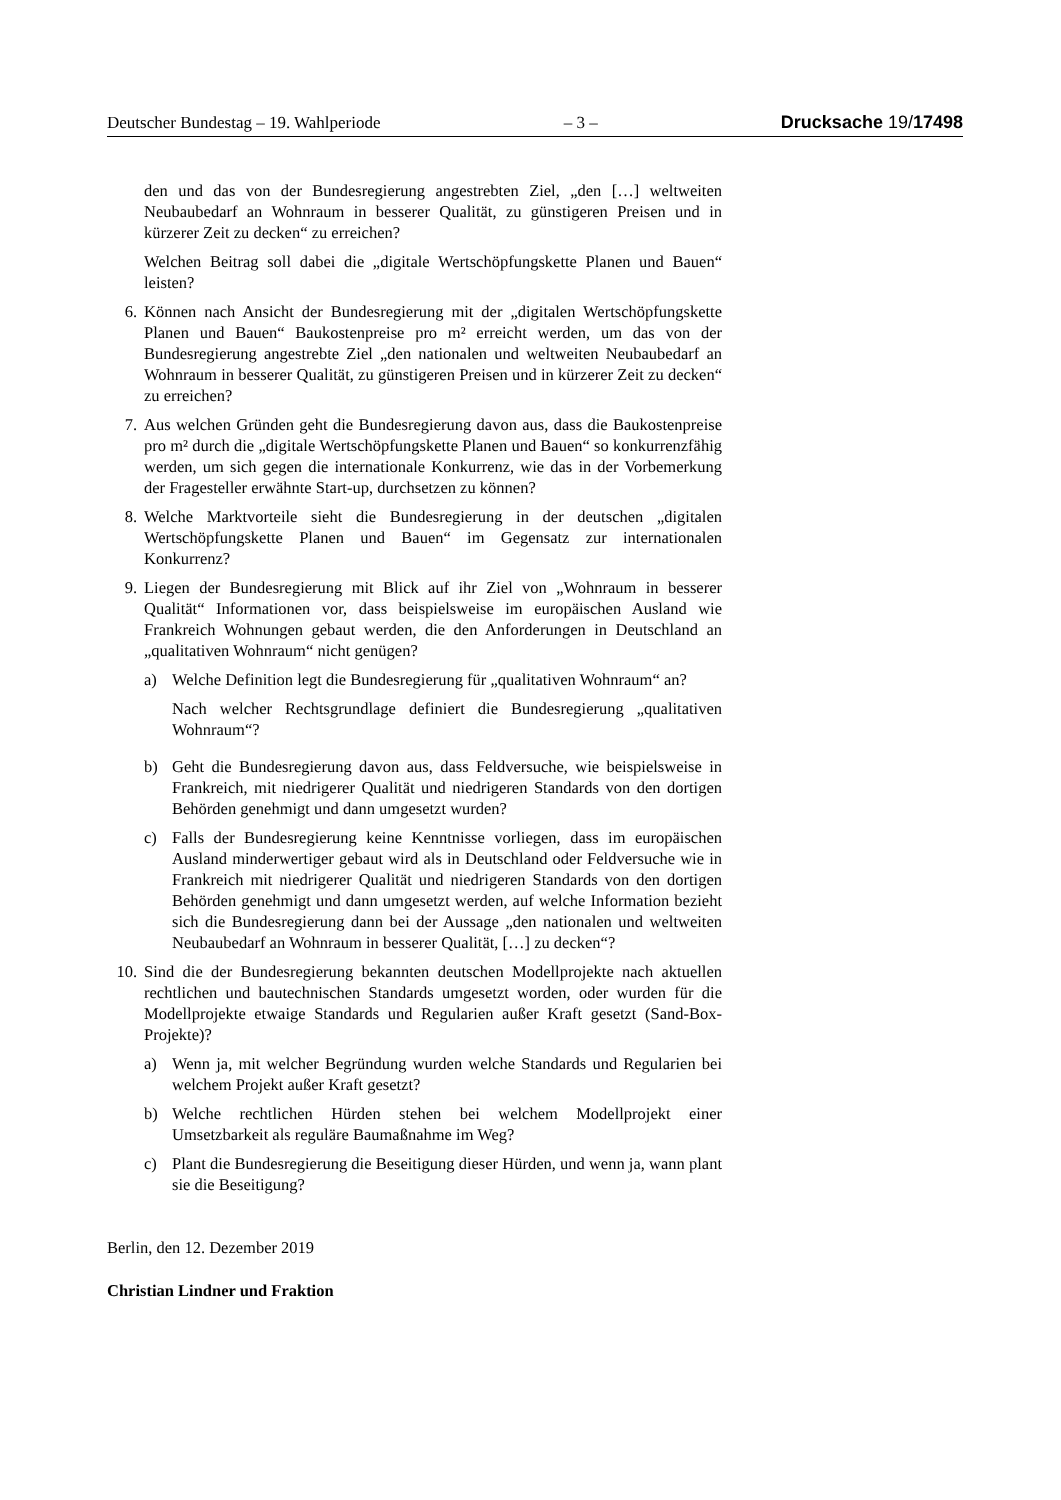Deutscher Bundestag – 19. Wahlperiode – 3 – Drucksache 19/17498
den und das von der Bundesregierung angestrebten Ziel, „den […] welt­weiten Neubaubedarf an Wohnraum in besserer Qualität, zu günstigeren Preisen und in kürzerer Zeit zu decken“ zu erreichen?
Welchen Beitrag soll dabei die „digitale Wertschöpfungskette Planen und Bauen“ leisten?
6. Können nach Ansicht der Bundesregierung mit der „digitalen Wertschöp­fungskette Planen und Bauen“ Baukostenpreise pro m² erreicht werden, um das von der Bundesregierung angestrebte Ziel „den nationalen und weltweiten Neubaubedarf an Wohnraum in besserer Qualität, zu günstige­ren Preisen und in kürzerer Zeit zu decken“ zu erreichen?
7. Aus welchen Gründen geht die Bundesregierung davon aus, dass die Bau­kostenpreise pro m² durch die „digitale Wertschöpfungskette Planen und Bauen“ so konkurrenzfähig werden, um sich gegen die internationale Kon­kurrenz, wie das in der Vorbemerkung der Fragesteller erwähnte Start-up, durchsetzen zu können?
8. Welche Marktvorteile sieht die Bundesregierung in der deutschen „digita­len Wertschöpfungskette Planen und Bauen“ im Gegensatz zur internatio­nalen Konkurrenz?
9. Liegen der Bundesregierung mit Blick auf ihr Ziel von „Wohnraum in bes­serer Qualität“ Informationen vor, dass beispielsweise im europäischen Ausland wie Frankreich Wohnungen gebaut werden, die den Anforderun­gen in Deutschland an „qualitativen Wohnraum“ nicht genügen?
a) Welche Definition legt die Bundesregierung für „qualitativen Wohn­raum“ an?
Nach welcher Rechtsgrundlage definiert die Bundesregierung „qualita­tiven Wohnraum“?
b) Geht die Bundesregierung davon aus, dass Feldversuche, wie beispiels­weise in Frankreich, mit niedrigerer Qualität und niedrigeren Standards von den dortigen Behörden genehmigt und dann umgesetzt wurden?
c) Falls der Bundesregierung keine Kenntnisse vorliegen, dass im europä­ischen Ausland minderwertiger gebaut wird als in Deutschland oder Feldversuche wie in Frankreich mit niedrigerer Qualität und niedrig­eren Standards von den dortigen Behörden genehmigt und dann umge­setzt werden, auf welche Information bezieht sich die Bundesregierung dann bei der Aussage „den nationalen und weltweiten Neubaubedarf an Wohnraum in besserer Qualität, […] zu decken“?
10. Sind die der Bundesregierung bekannten deutschen Modellprojekte nach aktuellen rechtlichen und bautechnischen Standards umgesetzt worden, oder wurden für die Modellprojekte etwaige Standards und Regularien au­ßer Kraft gesetzt (Sand-Box-Projekte)?
a) Wenn ja, mit welcher Begründung wurden welche Standards und Regu­larien bei welchem Projekt außer Kraft gesetzt?
b) Welche rechtlichen Hürden stehen bei welchem Modellprojekt einer Umsetzbarkeit als reguläre Baumaßnahme im Weg?
c) Plant die Bundesregierung die Beseitigung dieser Hürden, und wenn ja, wann plant sie die Beseitigung?
Berlin, den 12. Dezember 2019
Christian Lindner und Fraktion